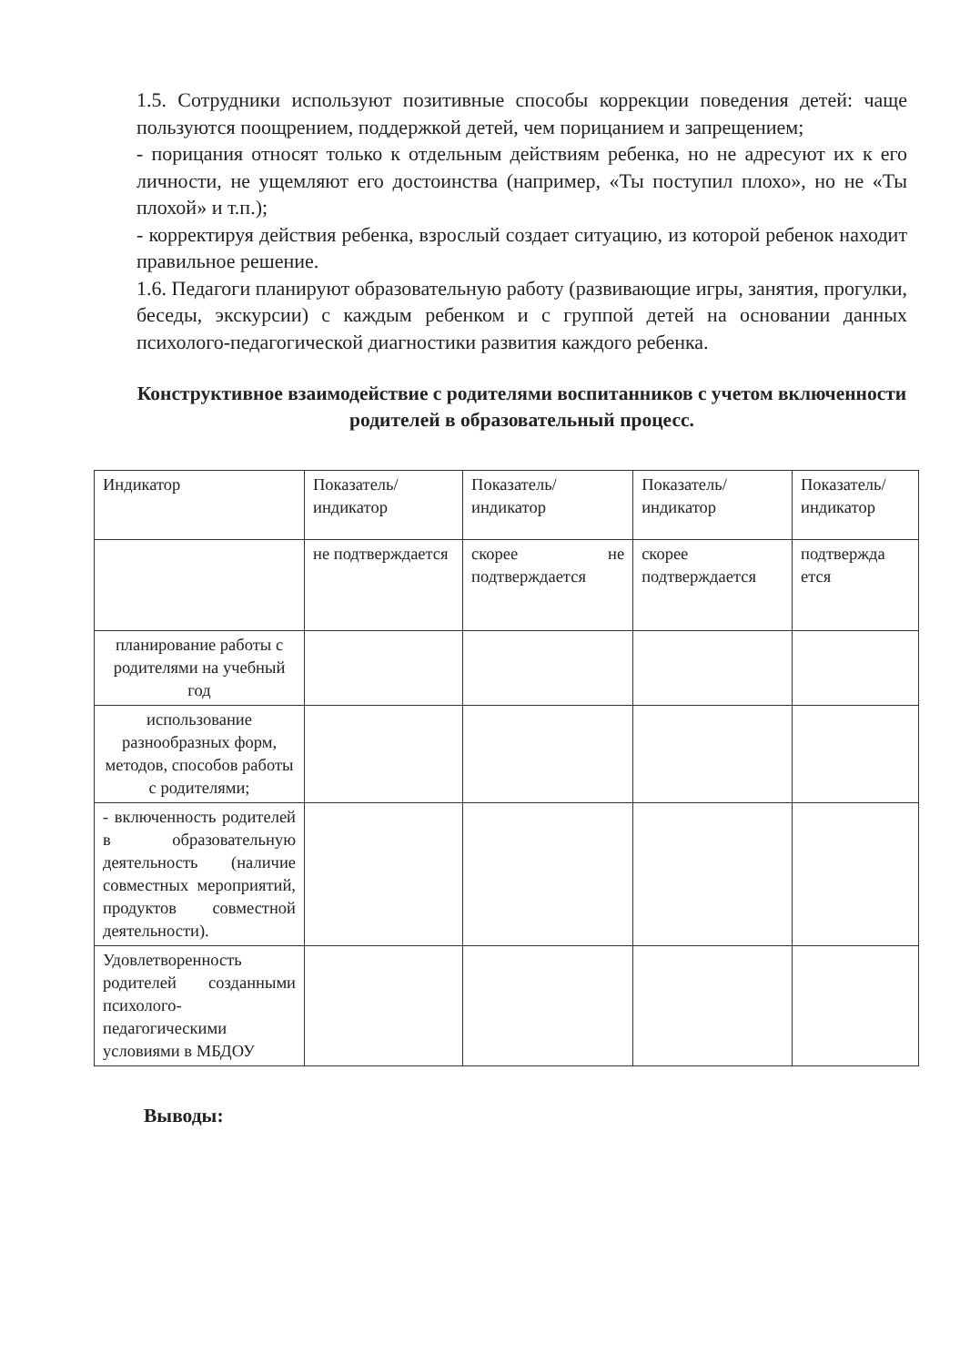1.5. Сотрудники используют позитивные способы коррекции поведения детей: чаще пользуются поощрением, поддержкой детей, чем порицанием и запрещением;
- порицания относят только к отдельным действиям ребенка, но не адресуют их к его личности, не ущемляют его достоинства (например, «Ты поступил плохо», но не «Ты плохой» и т.п.);
- корректируя действия ребенка, взрослый создает ситуацию, из которой ребенок находит правильное решение.
1.6. Педагоги планируют образовательную работу (развивающие игры, занятия, прогулки, беседы, экскурсии) с каждым ребенком и с группой детей на основании данных психолого-педагогической диагностики развития каждого ребенка.
Конструктивное взаимодействие с родителями воспитанников с учетом включенности родителей в образовательный процесс.
| Индикатор | Показатель/ индикатор | Показатель/ индикатор | Показатель/ индикатор | Показатель/ индикатор |
| | не подтверждается | скорее не подтверждается | скорее подтверждается | подтвержда ется |
| планирование работы с родителями на учебный год | | | | |
| использование разнообразных форм, методов, способов работы с родителями; | | | | |
| - включенность родителей в образовательную деятельность (наличие совместных мероприятий, продуктов совместной деятельности). | | | | |
| Удовлетворенность родителей созданными психолого-педагогическими условиями в МБДОУ | | | | |
Выводы: